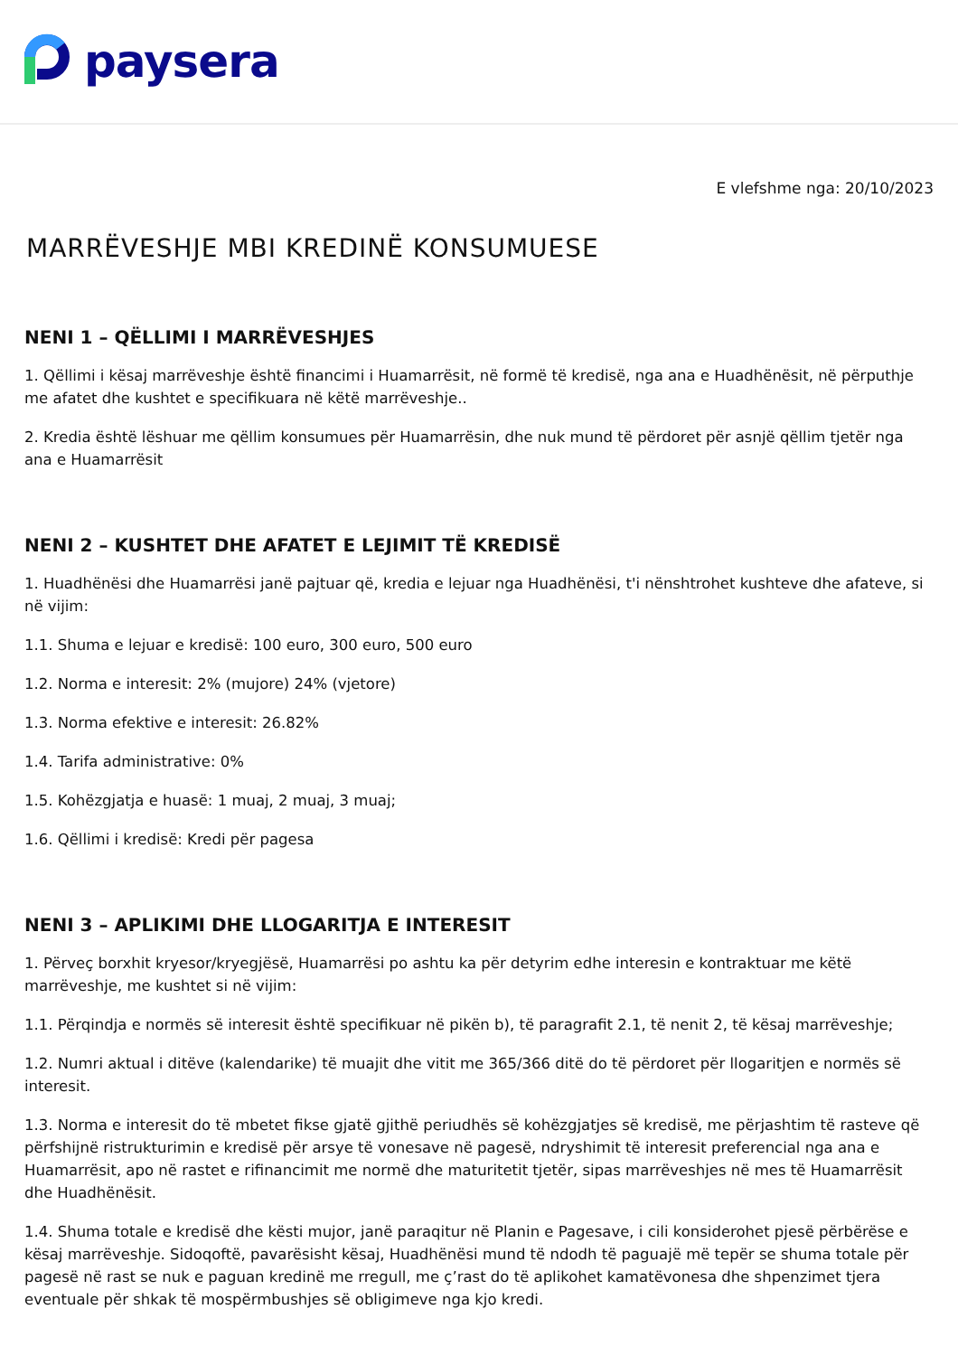paysera
E vlefshme nga: 20/10/2023
MARRËVESHJE MBI KREDINË KONSUMUESE
NENI 1 – QËLLIMI I MARRËVESHJES
1. Qëllimi i kësaj marrëveshje është financimi i Huamarrësit, në formë të kredisë, nga ana e Huadhënësit, në përputhje me afatet dhe kushtet e specifikuara në këtë marrëveshje..
2. Kredia është lëshuar me qëllim konsumues për Huamarrësin, dhe nuk mund të përdoret për asnjë qëllim tjetër nga ana e Huamarrësit
NENI 2 – KUSHTET DHE AFATET E LEJIMIT TË KREDISË
1. Huadhënësi dhe Huamarrësi janë pajtuar që, kredia e lejuar nga Huadhënësi, t'i nënshtrohet kushteve dhe afateve, si në vijim:
1.1. Shuma e lejuar e kredisë: 100 euro, 300 euro, 500 euro
1.2. Norma e interesit: 2% (mujore) 24% (vjetore)
1.3. Norma efektive e interesit: 26.82%
1.4. Tarifa administrative: 0%
1.5. Kohëzgjatja e huasë: 1 muaj, 2 muaj, 3 muaj;
1.6. Qëllimi i kredisë: Kredi për pagesa
NENI 3 – APLIKIMI DHE LLOGARITJA E INTERESIT
1. Përveç borxhit kryesor/kryegjësë, Huamarrësi po ashtu ka për detyrim edhe interesin e kontraktuar me këtë marrëveshje, me kushtet si në vijim:
1.1. Përqindja e normës së interesit është specifikuar në pikën b), të paragrafit 2.1, të nenit 2, të kësaj marrëveshje;
1.2. Numri aktual i ditëve (kalendarike) të muajit dhe vitit me 365/366 ditë do të përdoret për llogaritjen e normës së interesit.
1.3. Norma e interesit do të mbetet fikse gjatë gjithë periudhës së kohëzgjatjes së kredisë, me përjashtim të rasteve që përfshijnë ristrukturimin e kredisë për arsye të vonesave në pagesë, ndryshimit të interesit preferencial nga ana e Huamarrësit, apo në rastet e rifinancimit me normë dhe maturitetit tjetër, sipas marrëveshjes në mes të Huamarrësit dhe Huadhënësit.
1.4. Shuma totale e kredisë dhe kësti mujor, janë paraqitur në Planin e Pagesave, i cili konsiderohet pjesë përbërëse e kësaj marrëveshje. Sidoqoftë, pavarësisht kësaj, Huadhënësi mund të ndodh të paguajë më tepër se shuma totale për pagesë në rast se nuk e paguan kredinë me rregull, me ç’rast do të aplikohet kamatëvonesa dhe shpenzimet tjera eventuale për shkak të mospërmbushjes së obligimeve nga kjo kredi.